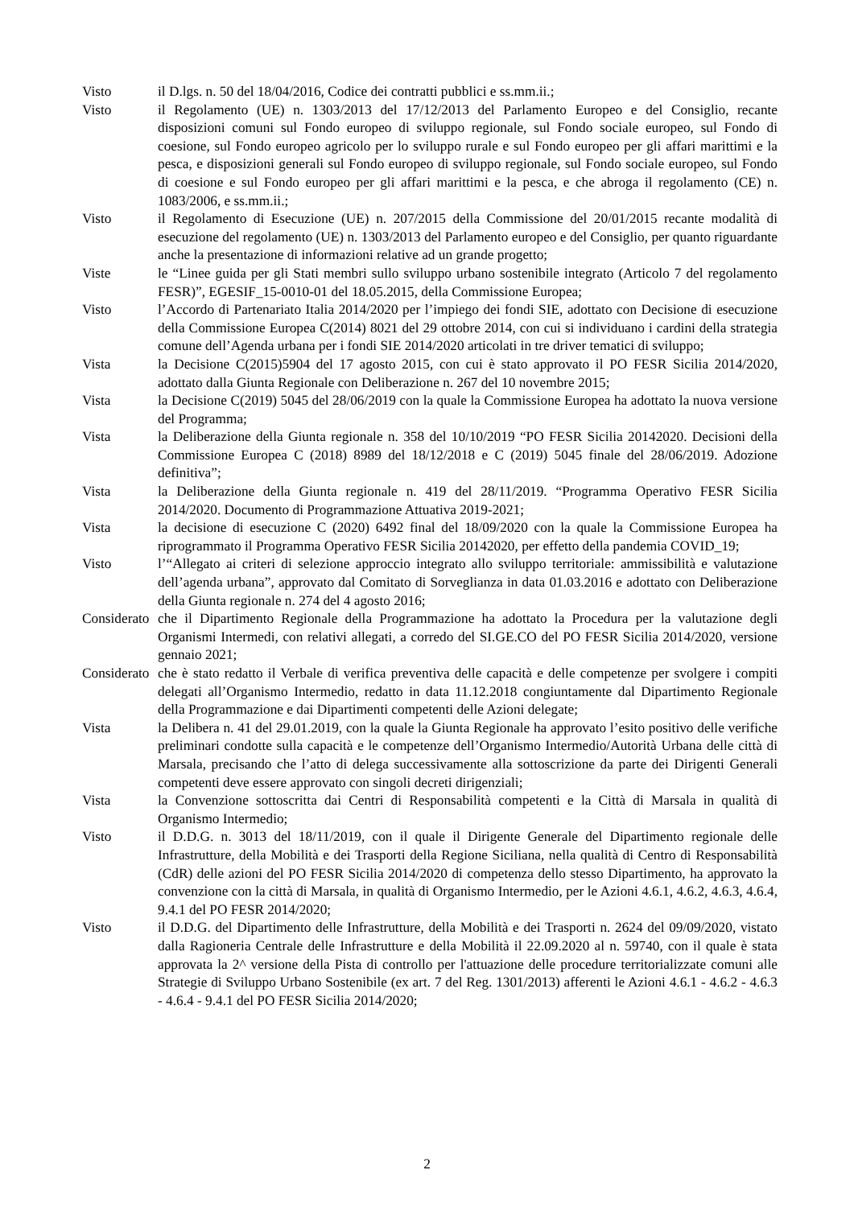Visto il D.lgs. n. 50 del 18/04/2016, Codice dei contratti pubblici e ss.mm.ii.;
Visto il Regolamento (UE) n. 1303/2013 del 17/12/2013 del Parlamento Europeo e del Consiglio, recante disposizioni comuni sul Fondo europeo di sviluppo regionale, sul Fondo sociale europeo, sul Fondo di coesione, sul Fondo europeo agricolo per lo sviluppo rurale e sul Fondo europeo per gli affari marittimi e la pesca, e disposizioni generali sul Fondo europeo di sviluppo regionale, sul Fondo sociale europeo, sul Fondo di coesione e sul Fondo europeo per gli affari marittimi e la pesca, e che abroga il regolamento (CE) n. 1083/2006, e ss.mm.ii.;
Visto il Regolamento di Esecuzione (UE) n. 207/2015 della Commissione del 20/01/2015 recante modalità di esecuzione del regolamento (UE) n. 1303/2013 del Parlamento europeo e del Consiglio, per quanto riguardante anche la presentazione di informazioni relative ad un grande progetto;
Viste le “Linee guida per gli Stati membri sullo sviluppo urbano sostenibile integrato (Articolo 7 del regolamento FESR)”, EGESIF_15-0010-01 del 18.05.2015, della Commissione Europea;
Visto l’Accordo di Partenariato Italia 2014/2020 per l’impiego dei fondi SIE, adottato con Decisione di esecuzione della Commissione Europea C(2014) 8021 del 29 ottobre 2014, con cui si individuano i cardini della strategia comune dell’Agenda urbana per i fondi SIE 2014/2020 articolati in tre driver tematici di sviluppo;
Vista la Decisione C(2015)5904 del 17 agosto 2015, con cui è stato approvato il PO FESR Sicilia 2014/2020, adottato dalla Giunta Regionale con Deliberazione n. 267 del 10 novembre 2015;
Vista la Decisione C(2019) 5045 del 28/06/2019 con la quale la Commissione Europea ha adottato la nuova versione del Programma;
Vista la Deliberazione della Giunta regionale n. 358 del 10/10/2019 “PO FESR Sicilia 20142020. Decisioni della Commissione Europea C (2018) 8989 del 18/12/2018 e C (2019) 5045 finale del 28/06/2019. Adozione definitiva”;
Vista la Deliberazione della Giunta regionale n. 419 del 28/11/2019. “Programma Operativo FESR Sicilia 2014/2020. Documento di Programmazione Attuativa 2019-2021;
Vista la decisione di esecuzione C (2020) 6492 final del 18/09/2020 con la quale la Commissione Europea ha riprogrammato il Programma Operativo FESR Sicilia 20142020, per effetto della pandemia COVID_19;
Visto l’“Allegato ai criteri di selezione approccio integrato allo sviluppo territoriale: ammissibilità e valutazione dell’agenda urbana”, approvato dal Comitato di Sorveglianza in data 01.03.2016 e adottato con Deliberazione della Giunta regionale n. 274 del 4 agosto 2016;
Considerato
che il Dipartimento Regionale della Programmazione ha adottato la Procedura per la valutazione degli Organismi Intermedi, con relativi allegati, a corredo del SI.GE.CO del PO FESR Sicilia 2014/2020, versione gennaio 2021;
Considerato
che è stato redatto il Verbale di verifica preventiva delle capacità e delle competenze per svolgere i compiti delegati all’Organismo Intermedio, redatto in data 11.12.2018 congiuntamente dal Dipartimento Regionale della Programmazione e dai Dipartimenti competenti delle Azioni delegate;
Vista la Delibera n. 41 del 29.01.2019, con la quale la Giunta Regionale ha approvato l’esito positivo delle verifiche preliminari condotte sulla capacità e le competenze dell’Organismo Intermedio/Autorità Urbana delle città di Marsala, precisando che l’atto di delega successivamente alla sottoscrizione da parte dei Dirigenti Generali competenti deve essere approvato con singoli decreti dirigenziali;
Vista la Convenzione sottoscritta dai Centri di Responsabilità competenti e la Città di Marsala in qualità di Organismo Intermedio;
Visto il D.D.G. n. 3013 del 18/11/2019, con il quale il Dirigente Generale del Dipartimento regionale delle Infrastrutture, della Mobilità e dei Trasporti della Regione Siciliana, nella qualità di Centro di Responsabilità (CdR) delle azioni del PO FESR Sicilia 2014/2020 di competenza dello stesso Dipartimento, ha approvato la convenzione con la città di Marsala, in qualità di Organismo Intermedio, per le Azioni 4.6.1, 4.6.2, 4.6.3, 4.6.4, 9.4.1 del PO FESR 2014/2020;
Visto il D.D.G. del Dipartimento delle Infrastrutture, della Mobilità e dei Trasporti n. 2624 del 09/09/2020, vistato dalla Ragioneria Centrale delle Infrastrutture e della Mobilità il 22.09.2020 al n. 59740, con il quale è stata approvata la 2^ versione della Pista di controllo per l'attuazione delle procedure territorializzate comuni alle Strategie di Sviluppo Urbano Sostenibile (ex art. 7 del Reg. 1301/2013) afferenti le Azioni 4.6.1 - 4.6.2 - 4.6.3 - 4.6.4 - 9.4.1 del PO FESR Sicilia 2014/2020;
2